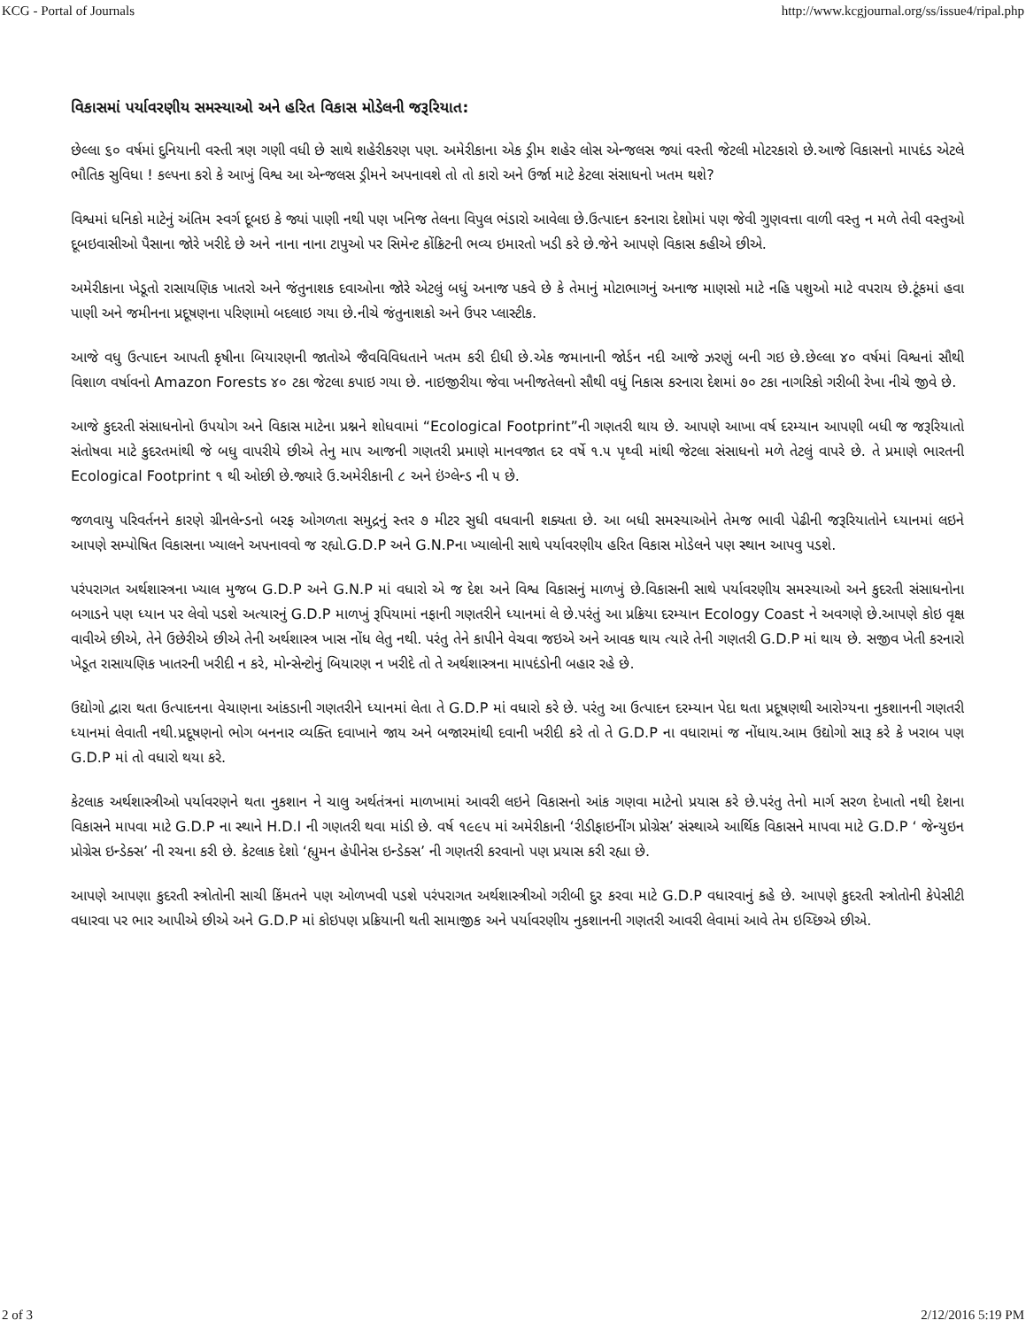KCG - Portal of Journals http://www.kcgjournal.org/ss/issue4/ripal.php
વિકાસમાં પર્યાવરણીય સમસ્યાઓ અને હરિત વિકાસ મોડેલની જરૂરિયાત:
છેલ્લા ૬૦ વર્ષમાં દુનિયાની વસ્તી ત્રણ ગણી વધી છે સાથે શહેરીકરણ પણ. અમેરીકાના એક ડ્રીમ શહેર લોસ એન્જલસ જ્યાં વસ્તી જેટલી મોટરકારો છે.આજે વિકાસનો માપદંડ એટલે ભૌતિક સુવિધા ! કલ્પના કરો કે આખું વિશ્વ આ એન્જલસ ડ્રીમને અપનાવશે તો તો કારો અને ઉર્જા માટે કેટલા સંસાધનો ખતમ થશે?
વિશ્વમાં ધનિકો માટેનું અંતિમ સ્વર્ગ દૂબઇ કે જ્યાં પાણી નથી પણ ખનિજ તેલના વિપુલ ભંડારો આવેલા છે.ઉત્પાદન કરનારા દેશોમાં પણ જેવી ગુણવત્તા વાળી વસ્તુ ન મળે તેવી વસ્તુઓ દૂબઇવાસીઓ પૈસાના જોરે ખરીદે છે અને નાના નાના ટાપુઓ પર સિમેન્ટ કોંક્રિટની ભવ્ય ઇમારતો ખડી કરે છે.જેને આપણે વિકાસ કહીએ છીએ.
અમેરીકાના ખેડૂતો રાસાયણિક ખાતરો અને જંતુનાશક દવાઓના જોરે એટલું બધું અનાજ પકવે છે કે તેમાનું મોટાભાગનું અનાજ માણસો માટે નહિ પશુઓ માટે વપરાય છે.ટૂંકમાં હવા પાણી અને જમીનના પ્રદૂષણના પરિણામો બદલાઇ ગયા છે.નીચે જંતુનાશકો અને ઉપર પ્લાસ્ટીક.
આજે વધુ ઉત્પાદન આપતી કૃષીના બિયારણની જાતોએ જૈવવિવિધતાને ખતમ કરી દીધી છે.એક જમાનાની જોર્ડન નદી આજે ઝરણું બની ગઇ છે.છેલ્લા ૪૦ વર્ષમાં વિશ્વનાં સૌથી વિશાળ વર્ષાવનો Amazon Forests ૪૦ ટકા જેટલા કપાઇ ગયા છે. નાઇજીરીયા જેવા ખનીજતેલનો સૌથી વધું નિકાસ કરનારા દેશમાં ૭૦ ટકા નાગરિકો ગરીબી રેખા નીચે જીવે છે.
આજે કુદરતી સંસાધનોનો ઉપયોગ અને વિકાસ માટેના પ્રશ્નને શોધવામાં “Ecological Footprint”ની ગણતરી થાય છે. આપણે આખા વર્ષ દરમ્યાન આપણી બધી જ જરૂરિયાતો સંતોષવા માટે કુદરતમાંથી જે બધુ વાપરીયે છીએ તેનુ માપ આજની ગણતરી પ્રમાણે માનવજાત દર વર્ષે ૧.૫ પૃથ્વી માંથી જેટલા સંસાધનો મળે તેટલું વાપરે છે. તે પ્રમાણે ભારતની Ecological Footprint ૧ થી ઓછી છે.જ્યારે ઉ.અમેરીકાની ૮ અને ઇંગ્લેન્ડ ની ૫ છે.
જળવાયુ પરિવર્તનને કારણે ગ્રીનલેન્ડનો બરફ ઓગળતા સમુદ્રનું સ્તર ૭ મીટર સુધી વધવાની શક્યતા છે. આ બધી સમસ્યાઓને તેમજ ભાવી પેઢીની જરૂરિયાતોને ધ્યાનમાં લઇને આપણે સમ્પોષિત વિકાસના ખ્યાલને અપનાવવો જ રહ્યો.G.D.P અને G.N.Pના ખ્યાલોની સાથે પર્યાવરણીય હરિત વિકાસ મોડેલને પણ સ્થાન આપવુ પડશે.
પરંપરાગત અર્થશાસ્ત્રના ખ્યાલ મુજબ G.D.P અને G.N.P માં વધારો એ જ દેશ અને વિશ્વ વિકાસનું માળખું છે.વિકાસની સાથે પર્યાવરણીય સમસ્યાઓ અને કુદરતી સંસાધનોના બગાડને પણ ધ્યાન પર લેવો પડશે અત્યારનું G.D.P માળખું રૂપિયામાં નફાની ગણતરીને ધ્યાનમાં લે છે.પરંતું આ પ્રક્રિયા દરમ્યાન Ecology Coast ને અવગણે છે.આપણે કોઇ વૃક્ષ વાવીએ છીએ, તેને ઉછેરીએ છીએ તેની અર્થશાસ્ત્ર ખાસ નોંધ લેતુ નથી. પરંતુ તેને કાપીને વેચવા જઇએ અને આવક થાય ત્યારે તેની ગણતરી G.D.P માં થાય છે. સજીવ ખેતી કરનારો ખેડૂત રાસાયણિક ખાતરની ખરીદી ન કરે, મોન્સેન્ટોનું બિયારણ ન ખરીદે તો તે અર્થશાસ્ત્રના માપદંડોની બહાર રહે છે.
ઉદ્યોગો દ્વારા થતા ઉત્પાદનના વેચાણના આંકડાની ગણતરીને ધ્યાનમાં લેતા તે G.D.P માં વધારો કરે છે. પરંતુ આ ઉત્પાદન દરમ્યાન પેદા થતા પ્રદૂષણથી આરોગ્યના નુકશાનની ગણતરી ધ્યાનમાં લેવાતી નથી.પ્રદૂષણનો ભોગ બનનાર વ્યક્તિ દવાખાને જાય અને બજારમાંથી દવાની ખરીદી કરે તો તે G.D.P ના વધારામાં જ નોંધાય.આમ ઉદ્યોગો સારૂ કરે કે ખરાબ પણ G.D.P માં તો વધારો થયા કરે.
કેટલાક અર્થશાસ્ત્રીઓ પર્યાવરણને થતા નુકશાન ને ચાલુ અર્થતંત્રનાં માળખામાં આવરી લઇને વિકાસનો આંક ગણવા માટેનો પ્રયાસ કરે છે.પરંતુ તેનો માર્ગ સરળ દેખાતો નથી દેશના વિકાસને માપવા માટે G.D.P ના સ્થાને H.D.I ની ગણતરી થવા માંડી છે. વર્ષ ૧૯૯૫ માં અમેરીકાની ‘રીડીફાઇનીંગ પ્રોગ્રેસ’ સંસ્થાએ આર્થિક વિકાસને માપવા માટે G.D.P ‘ જેન્યુઇન પ્રોગ્રેસ ઇન્ડેક્સ’ ની રચના કરી છે. કેટલાક દેશો ‘હ્યુમન હેપીનેસ ઇન્ડેક્સ’ ની ગણતરી કરવાનો પણ પ્રયાસ કરી રહ્યા છે.
આપણે આપણા કુદરતી સ્ત્રોતોની સાચી કિંમતને પણ ઓળખવી પડશે પરંપરાગત અર્થશાસ્ત્રીઓ ગરીબી દુર કરવા માટે G.D.P વધારવાનું કહે છે. આપણે કુદરતી સ્ત્રોતોની કેપેસીટી વધારવા પર ભાર આપીએ છીએ અને G.D.P માં કોઇપણ પ્રક્રિયાની થતી સામાજીક અને પર્યાવરણીય નુકશાનની ગણતરી આવરી લેવામાં આવે તેમ ઇચ્છિએ છીએ.
2 of 3 2/12/2016 5:19 PM